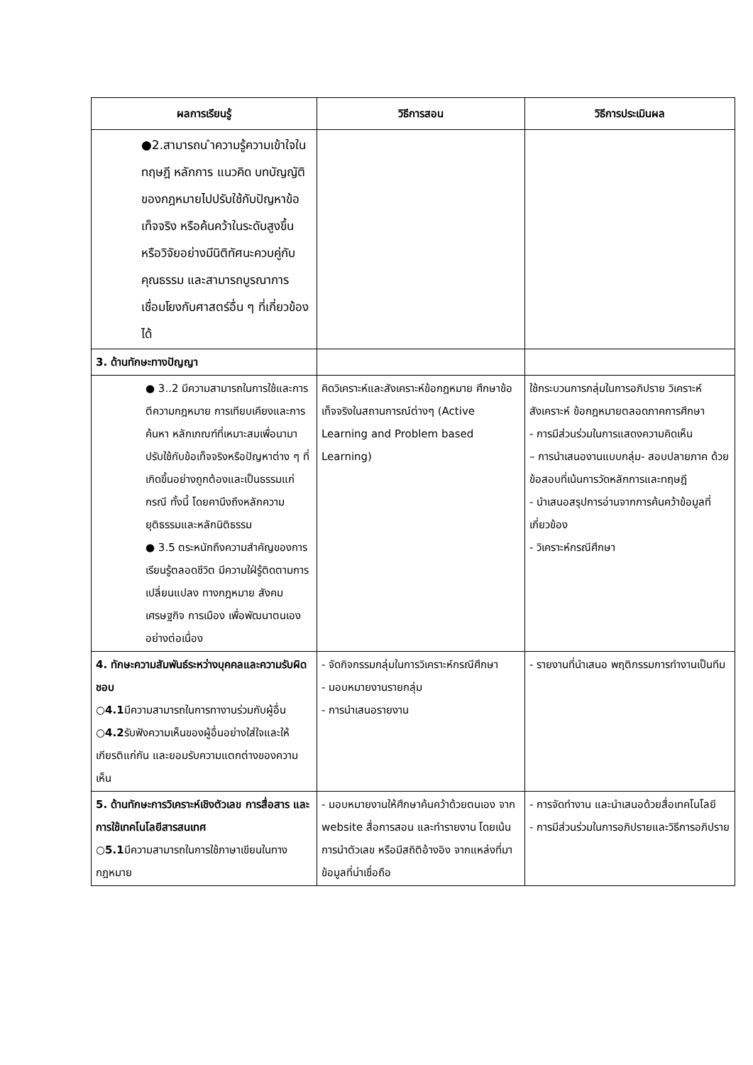| ผลการเรียนรู้ | วิธีการสอน | วิธีการประเมินผล |
| --- | --- | --- |
| ●2.สามารถน ำความรู้ความเข้าใจในทฤษฎี หลักการ แนวคิด บทบัญญัติของกฎหมายไปปรับใช้กับปัญหาข้อเท็จจริง หรือค้นคว้าในระดับสูงขึ้น หรือวิจัยอย่างมีนิติทัศนะควบคู่กับคุณธรรม และสามารถบูรณาการเชื่อมโยงกับศาสตร์อื่น ๆ ที่เกี่ยวข้องได้ | | |
| 3. ด้านทักษะทางปัญญา | | |
| ● 3..2 มีความสามารถในการใช้และการตีความกฎหมาย การเทียบเคียงและการค้นหา หลักเกณฑ์ที่เหมาะสมเพื่อนามาปรับใช้กับข้อเท็จจริงหรือปัญหาต่าง ๆ ที่เกิดขึ้นอย่างถูกต้องและเป็นธรรมแก่กรณี ทั้งนี้ โดยคานึงถึงหลักความยุติธรรมและหลักนิติธรรม ● 3.5 ตระหนักถึงความสำคัญของการเรียนรู้ตลอดชีวิต มีความใฝ่รู้ติดตามการเปลี่ยนแปลง ทางกฎหมาย สังคม เศรษฐกิจ การเมือง เพื่อพัฒนาตนเองอย่างต่อเนื่อง | คิดวิเคราะห์และสังเคราะห์ข้อกฎหมาย ศึกษาข้อเท็จจริงในสถานการณ์ต่างๆ (Active Learning and Problem based Learning) | ใช้กระบวนการกลุ่มในการอภิปราย วิเคราะห์ สังเคราะห์ ข้อกฎหมายตลอดภาคการศึกษา - การมีส่วนร่วมในการแสดงความคิดเห็น – การนำเสนองานแบบกลุ่ม- สอบปลายภาค ด้วยข้อสอบที่เน้นการวัดหลักการและทฤษฎี - นำเสนอสรุปการอ่านจากการค้นคว้าข้อมูลที่เกี่ยวข้อง - วิเคราะห์กรณีศึกษา |
| 4. ทักษะความสัมพันธ์ระหว่างบุคคลและความรับผิดชอบ ○ 4.1 มีความสามารถในการทางานร่วมกับผู้อื่น ○ 4.2 รับฟังความเห็นของผู้อื่นอย่างใส่ใจและให้เกียรติแก่กัน และยอมรับความแตกต่างของความเห็น | - จัดกิจกรรมกลุ่มในการวิเคราะห์กรณีศึกษา - มอบหมายงานรายกลุ่ม - การนำเสนอรายงาน | - รายงานที่นำเสนอ พฤติกรรมการทำงานเป็นทีม |
| 5. ด้านทักษะการวิเคราะห์เชิงตัวเลข การสื่อสาร และการใช้เทคโนโลยีสารสนเทศ ○ 5.1 มีความสามารถในการใช้ภาษาเขียนในทางกฎหมาย | - มอบหมายงานให้ศึกษาค้นคว้าด้วยตนเอง จาก website สื่อการสอน และทำรายงาน โดยเน้นการนำตัวเลข หรือมีสถิติอ้างอิง จากแหล่งที่มาข้อมูลที่น่าเชื่อถือ | - การจัดทำงาน และนำเสนอด้วยสื่อเทคโนโลยี - การมีส่วนร่วมในการอภิปรายและวิธีการอภิปราย |